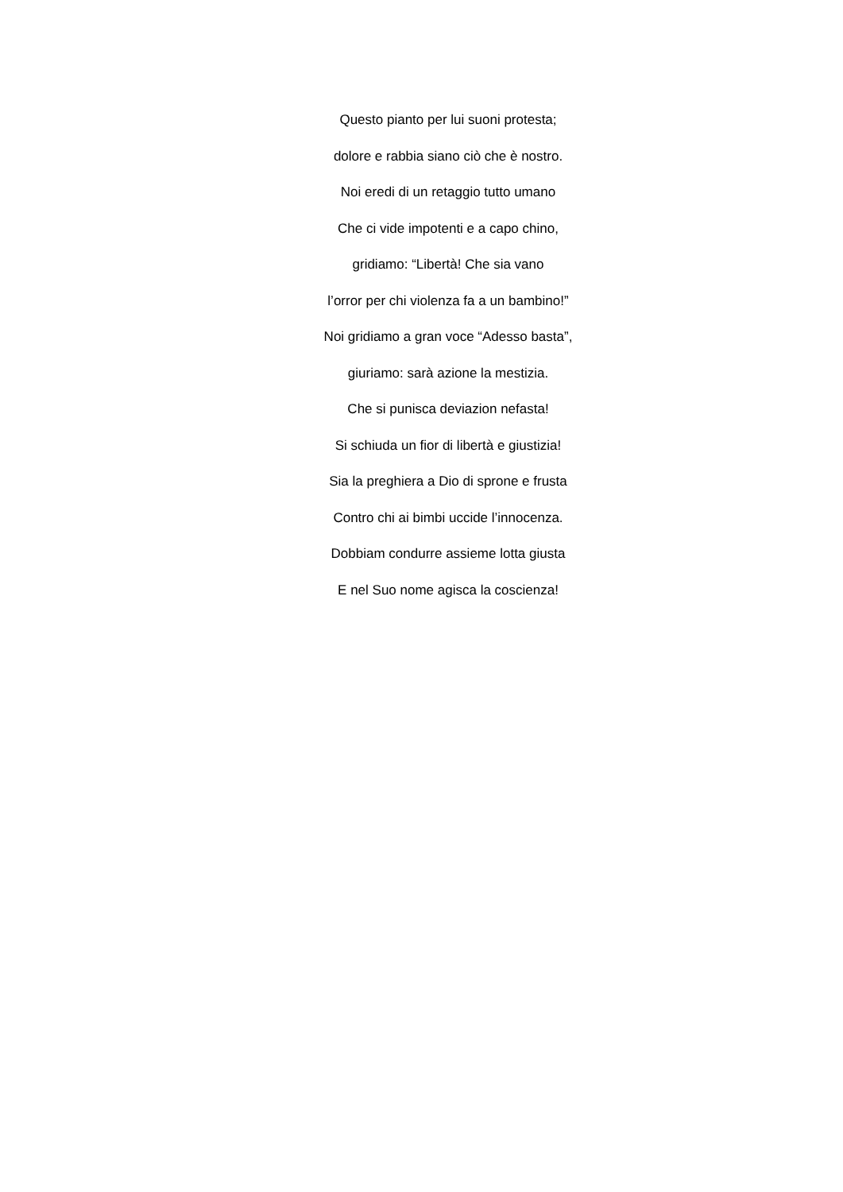Questo pianto per lui suoni protesta;
dolore e rabbia siano ciò che è nostro.
Noi eredi di un retaggio tutto umano
Che ci vide impotenti e a capo chino,
gridiamo: “Libertà! Che sia vano
l’orror per chi violenza fa a un bambino!”
Noi gridiamo a gran voce “Adesso basta”,
giuriamo: sarà azione la mestizia.
Che si punisca deviazion nefasta!
Si schiuda un fior di libertà e giustizia!
Sia la preghiera a Dio di sprone e frusta
Contro chi ai bimbi uccide l’innocenza.
Dobbiam condurre assieme lotta giusta
E nel Suo nome agisca la coscienza!